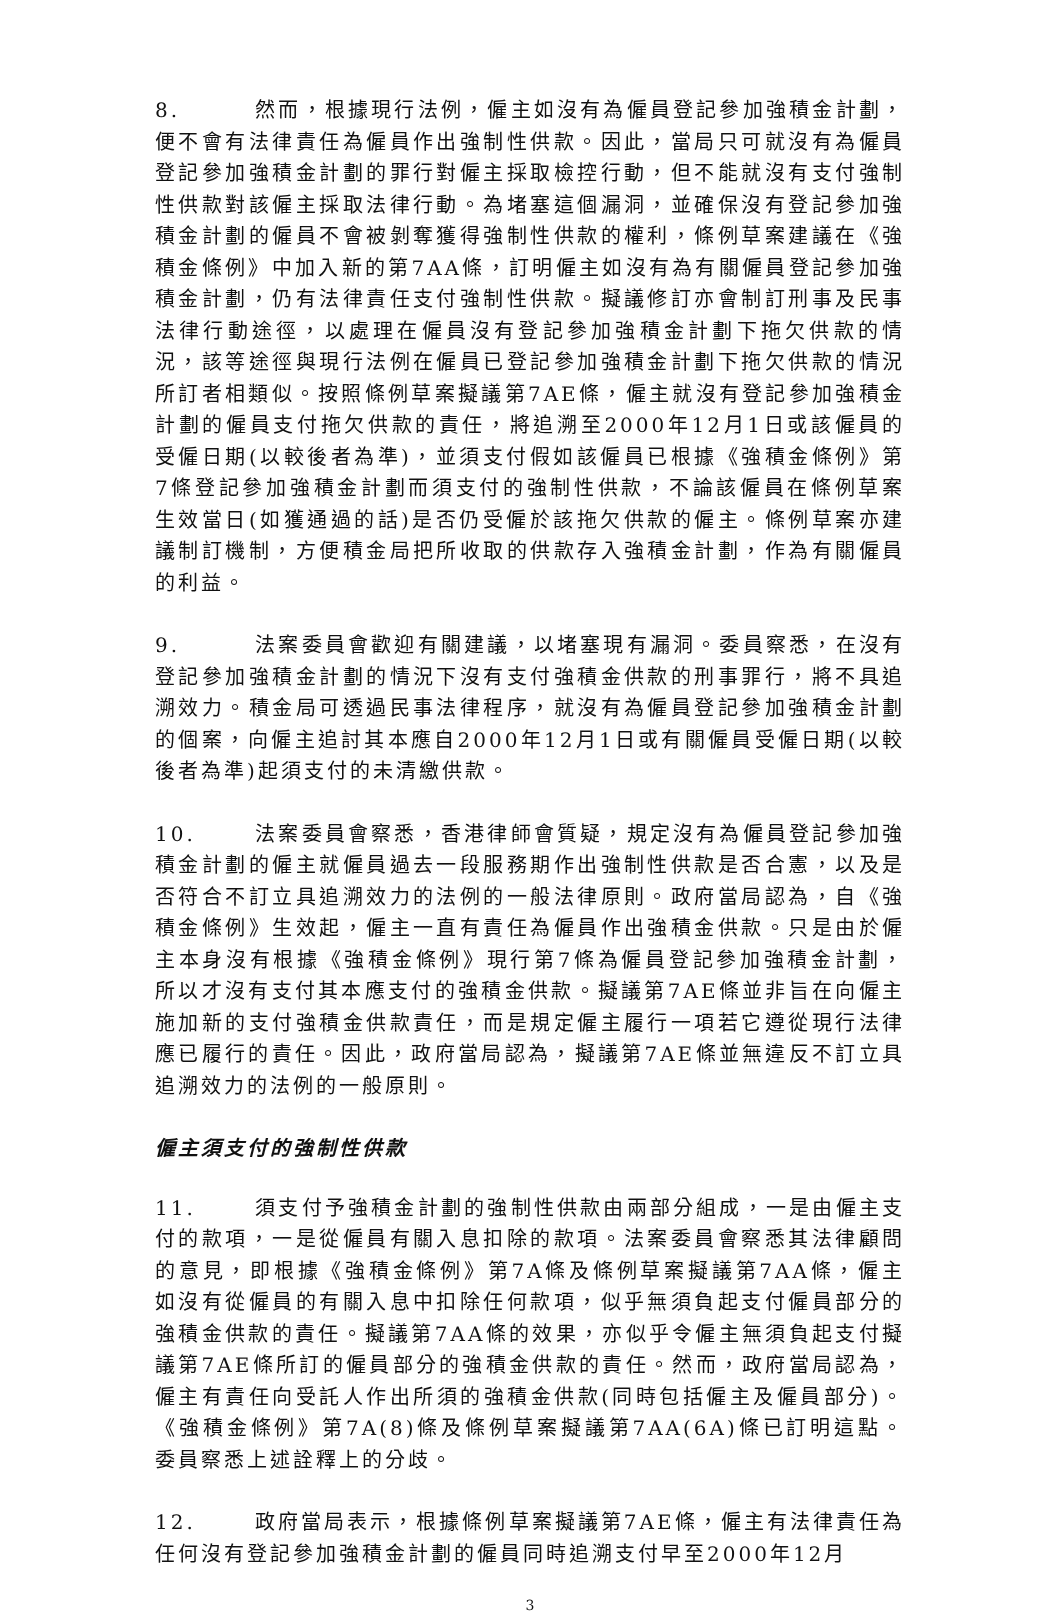8. 然而，根據現行法例，僱主如沒有為僱員登記參加強積金計劃，便不會有法律責任為僱員作出強制性供款。因此，當局只可就沒有為僱員登記參加強積金計劃的罪行對僱主採取檢控行動，但不能就沒有支付強制性供款對該僱主採取法律行動。為堵塞這個漏洞，並確保沒有登記參加強積金計劃的僱員不會被剝奪獲得強制性供款的權利，條例草案建議在《強積金條例》中加入新的第7AA條，訂明僱主如沒有為有關僱員登記參加強積金計劃，仍有法律責任支付強制性供款。擬議修訂亦會制訂刑事及民事法律行動途徑，以處理在僱員沒有登記參加強積金計劃下拖欠供款的情況，該等途徑與現行法例在僱員已登記參加強積金計劃下拖欠供款的情況所訂者相類似。按照條例草案擬議第7AE條，僱主就沒有登記參加強積金計劃的僱員支付拖欠供款的責任，將追溯至2000年12月1日或該僱員的受僱日期(以較後者為準)，並須支付假如該僱員已根據《強積金條例》第7條登記參加強積金計劃而須支付的強制性供款，不論該僱員在條例草案生效當日(如獲通過的話)是否仍受僱於該拖欠供款的僱主。條例草案亦建議制訂機制，方便積金局把所收取的供款存入強積金計劃，作為有關僱員的利益。
9. 法案委員會歡迎有關建議，以堵塞現有漏洞。委員察悉，在沒有登記參加強積金計劃的情況下沒有支付強積金供款的刑事罪行，將不具追溯效力。積金局可透過民事法律程序，就沒有為僱員登記參加強積金計劃的個案，向僱主追討其本應自2000年12月1日或有關僱員受僱日期(以較後者為準)起須支付的未清繳供款。
10. 法案委員會察悉，香港律師會質疑，規定沒有為僱員登記參加強積金計劃的僱主就僱員過去一段服務期作出強制性供款是否合憲，以及是否符合不訂立具追溯效力的法例的一般法律原則。政府當局認為，自《強積金條例》生效起，僱主一直有責任為僱員作出強積金供款。只是由於僱主本身沒有根據《強積金條例》現行第7條為僱員登記參加強積金計劃，所以才沒有支付其本應支付的強積金供款。擬議第7AE條並非旨在向僱主施加新的支付強積金供款責任，而是規定僱主履行一項若它遵從現行法律應已履行的責任。因此，政府當局認為，擬議第7AE條並無違反不訂立具追溯效力的法例的一般原則。
僱主須支付的強制性供款
11. 須支付予強積金計劃的強制性供款由兩部分組成，一是由僱主支付的款項，一是從僱員有關入息扣除的款項。法案委員會察悉其法律顧問的意見，即根據《強積金條例》第7A條及條例草案擬議第7AA條，僱主如沒有從僱員的有關入息中扣除任何款項，似乎無須負起支付僱員部分的強積金供款的責任。擬議第7AA條的效果，亦似乎令僱主無須負起支付擬議第7AE條所訂的僱員部分的強積金供款的責任。然而，政府當局認為，僱主有責任向受託人作出所須的強積金供款(同時包括僱主及僱員部分)。《強積金條例》第7A(8)條及條例草案擬議第7AA(6A)條已訂明這點。委員察悉上述詮釋上的分歧。
12. 政府當局表示，根據條例草案擬議第7AE條，僱主有法律責任為任何沒有登記參加強積金計劃的僱員同時追溯支付早至2000年12月
3